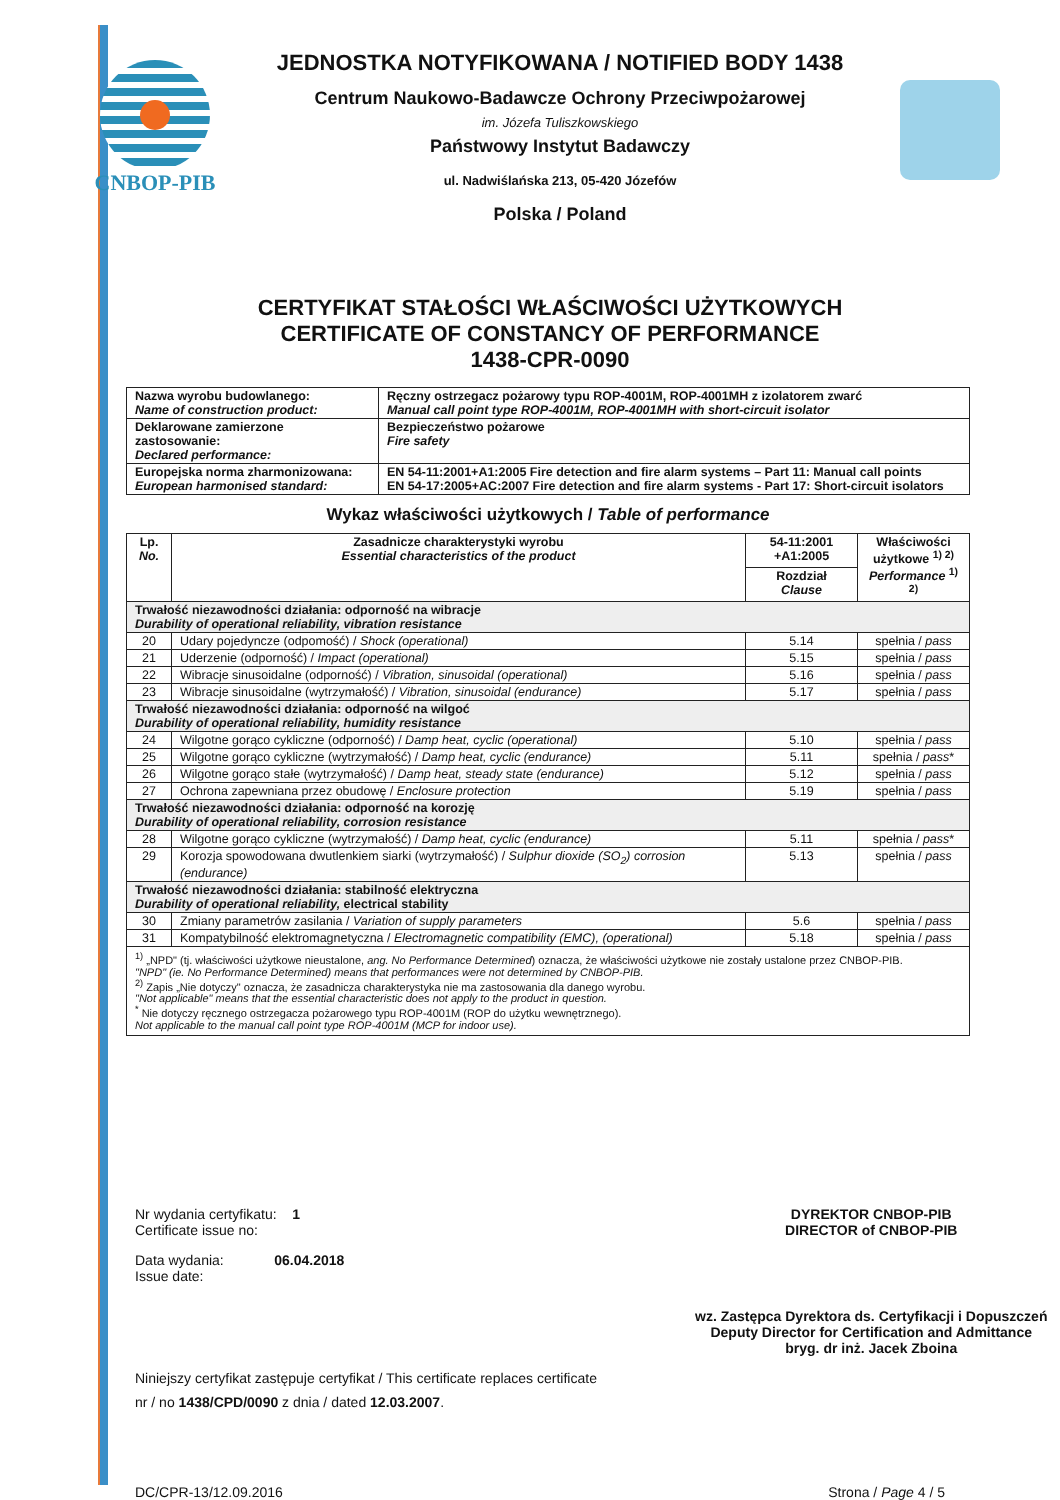CNBOP-PIB
JEDNOSTKA NOTYFIKOWANA / NOTIFIED BODY 1438
Centrum Naukowo-Badawcze Ochrony Przeciwpożarowej
im. Józefa Tuliszkowskiego
Państwowy Instytut Badawczy
ul. Nadwiślańska 213, 05-420 Józefów
Polska / Poland
CERTYFIKAT STAŁOŚCI WŁAŚCIWOŚCI UŻYTKOWYCH
CERTIFICATE OF CONSTANCY OF PERFORMANCE
1438-CPR-0090
| Nazwa wyrobu budowlanego: Name of construction product: | Ręczny ostrzegacz pożarowy typu ROP-4001M, ROP-4001MH z izolatorem zwarć Manual call point type ROP-4001M, ROP-4001MH with short-circuit isolator |
| Deklarowane zamierzone zastosowanie: Declared performance: | Bezpieczeństwo pożarowe Fire safety |
| Europejska norma zharmonizowana: European harmonised standard: | EN 54-11:2001+A1:2005 Fire detection and fire alarm systems – Part 11: Manual call points EN 54-17:2005+AC:2007 Fire detection and fire alarm systems - Part 17: Short-circuit isolators |
Wykaz właściwości użytkowych / Table of performance
| Lp. No. | Zasadnicze charakterystyki wyrobu Essential characteristics of the product | 54-11:2001 +A1:2005 | Właściwości użytkowe <sup>1) 2)</sup> Performance <sup>1) 2)</sup> |
| --- | --- | --- | --- |
| | | Rozdział Clause | |
| Trwałość niezawodności działania: odporność na wibracje Durability of operational reliability, vibration resistance | | | |
| 20 | Udary pojedyncze (odpomość) / Shock (operational) | 5.14 | spełnia / pass |
| 21 | Uderzenie (odporność) / Impact (operational) | 5.15 | spełnia / pass |
| 22 | Wibracje sinusoidalne (odporność) / Vibration, sinusoidal (operational) | 5.16 | spełnia / pass |
| 23 | Wibracje sinusoidalne (wytrzymałość) / Vibration, sinusoidal (endurance) | 5.17 | spełnia / pass |
| Trwałość niezawodności działania: odporność na wilgoć Durability of operational reliability, humidity resistance | | | |
| 24 | Wilgotne gorąco cykliczne (odporność) / Damp heat, cyclic (operational) | 5.10 | spełnia / pass |
| 25 | Wilgotne gorąco cykliczne (wytrzymałość) / Damp heat, cyclic (endurance) | 5.11 | spełnia / pass * |
| 26 | Wilgotne gorąco stałe (wytrzymałość) / Damp heat, steady state (endurance) | 5.12 | spełnia / pass |
| 27 | Ochrona zapewniana przez obudowę / Enclosure protection | 5.19 | spełnia / pass |
| Trwałość niezawodności działania: odporność na korozję Durability of operational reliability, corrosion resistance | | | |
| 28 | Wilgotne gorąco cykliczne (wytrzymałość) / Damp heat, cyclic (endurance) | 5.11 | spełnia / pass * |
| 29 | Korozja spowodowana dwutlenkiem siarki (wytrzymałość) / Sulphur dioxide (SO<sub>2</sub>) corrosion (endurance) | 5.13 | spełnia / pass |
| Trwałość niezawodności działania: stabilność elektryczna Durability of operational reliability, electrical stability | | | |
| 30 | Zmiany parametrów zasilania / Variation of supply parameters | 5.6 | spełnia / pass |
| 31 | Kompatybilność elektromagnetyczna / Electromagnetic compatibility (EMC), (operational) | 5.18 | spełnia / pass |
| <sup>1)</sup> „NPD" (tj. właściwości użytkowe nieustalone, ang. No Performance Determined ) oznacza, że właściwości użytkowe nie zostały ustalone przez CNBOP-PIB. "NPD" (ie. No Performance Determined) means that performances were not determined by CNBOP-PIB. <sup>2)</sup> Zapis „Nie dotyczy" oznacza, że zasadnicza charakterystyka nie ma zastosowania dla danego wyrobu. "Not applicable" means that the essential characteristic does not apply to the product in question. <sup>*</sup> Nie dotyczy ręcznego ostrzegacza pożarowego typu ROP-4001M (ROP do użytku wewnętrznego). Not applicable to the manual call point type ROP-4001M (MCP for indoor use). | | | |
Nr wydania certyfikatu: 1
Certificate issue no:
Data wydania: 06.04.2018
Issue date:
DYREKTOR CNBOP-PIB
DIRECTOR of CNBOP-PIB
wz. Zastępca Dyrektora ds. Certyfikacji i Dopuszczeń
Deputy Director for Certification and Admittance
bryg. dr inż. Jacek Zboina
Niniejszy certyfikat zastępuje certyfikat / This certificate replaces certificate
nr / no 1438/CPD/0090 z dnia / dated 12.03.2007.
DC/CPR-13/12.09.2016 Strona / Page 4 / 5